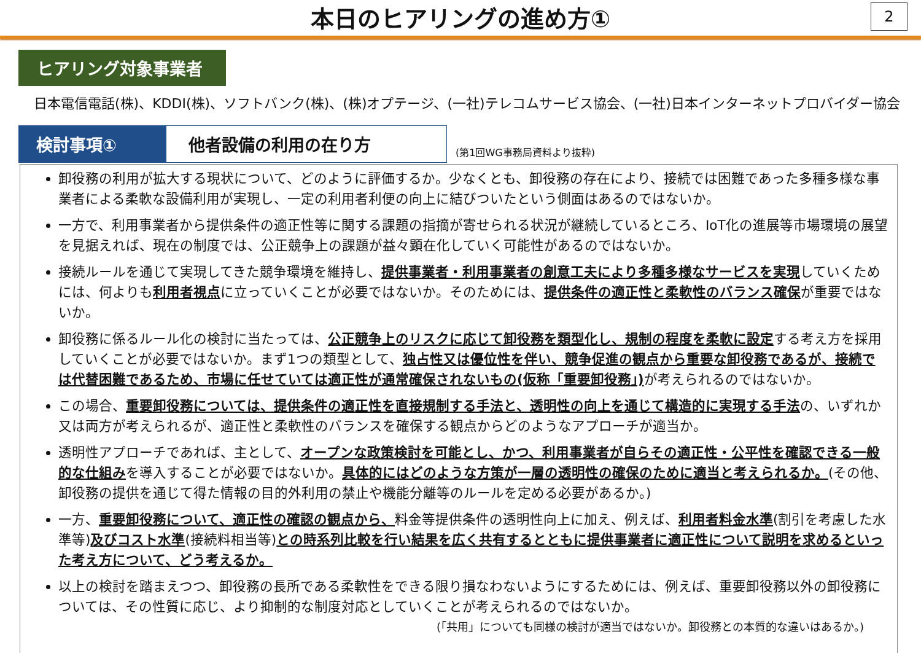本日のヒアリングの進め方①
2
ヒアリング対象事業者
日本電信電話(株)、KDDI(株)、ソフトバンク(株)、(株)オプテージ、(一社)テレコムサービス協会、(一社)日本インターネットプロバイダー協会
検討事項①
他者設備の利用の在り方
(第1回WG事務局資料より抜粋)
卸役務の利用が拡大する現状について、どのように評価するか。少なくとも、卸役務の存在により、接続では困難であった多種多様な事業者による柔軟な設備利用が実現し、一定の利用者利便の向上に結びついたという側面はあるのではないか。
一方で、利用事業者から提供条件の適正性等に関する課題の指摘が寄せられる状況が継続しているところ、IoT化の進展等市場環境の展望を見据えれば、現在の制度では、公正競争上の課題が益々顕在化していく可能性があるのではないか。
接続ルールを通じて実現してきた競争環境を維持し、提供事業者・利用事業者の創意工夫により多種多様なサービスを実現していくためには、何よりも利用者視点に立っていくことが必要ではないか。そのためには、提供条件の適正性と柔軟性のバランス確保が重要ではないか。
卸役務に係るルール化の検討に当たっては、公正競争上のリスクに応じて卸役務を類型化し、規制の程度を柔軟に設定する考え方を採用していくことが必要ではないか。まず1つの類型として、独占性又は優位性を伴い、競争促進の観点から重要な卸役務であるが、接続では代替困難であるため、市場に任せていては適正性が通常確保されないもの(仮称「重要卸役務」) が考えられるのではないか。
この場合、重要卸役務については、提供条件の適正性を直接規制する手法と、透明性の向上を通じて構造的に実現する手法の、いずれか又は両方が考えられるが、適正性と柔軟性のバランスを確保する観点からどのようなアプローチが適当か。
透明性アプローチであれば、主として、オープンな政策検討を可能とし、かつ、利用事業者が自らその適正性・公平性を確認できる一般的な仕組みを導入することが必要ではないか。具体的にはどのような方策が一層の透明性の確保のために適当と考えられるか。(その他、卸役務の提供を通じて得た情報の目的外利用の禁止や機能分離等のルールを定める必要があるか。)
一方、重要卸役務について、適正性の確認の観点から、料金等提供条件の透明性向上に加え、例えば、利用者料金水準(割引を考慮した水準等)及びコスト水準(接続料相当等)との時系列比較を行い結果を広く共有するとともに提供事業者に適正性について説明を求めるといった考え方について、どう考えるか。
以上の検討を踏まえつつ、卸役務の長所である柔軟性をできる限り損なわないようにするためには、例えば、重要卸役務以外の卸役務については、その性質に応じ、より抑制的な制度対応としていくことが考えられるのではないか。
(「共用」についても同様の検討が適当ではないか。卸役務との本質的な違いはあるか。)